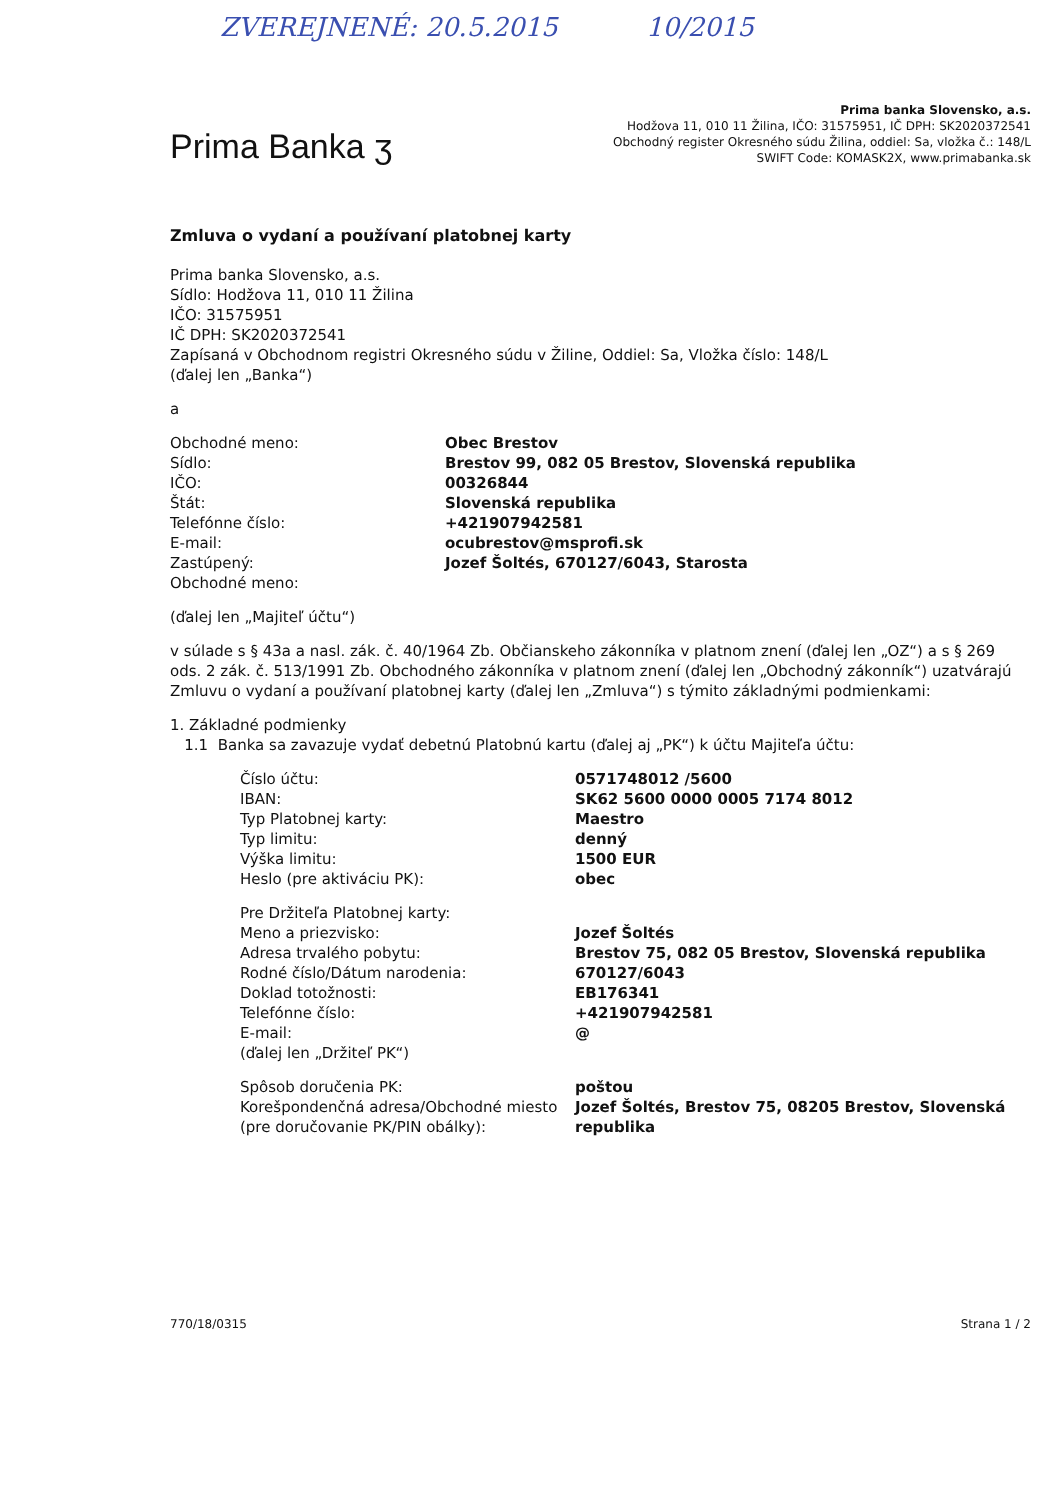ZVEREJNENÉ: 20.5.2015 10/2015
Prima Banka ʒ
Prima banka Slovensko, a.s.
Hodžova 11, 010 11 Žilina, IČO: 31575951, IČ DPH: SK2020372541
Obchodný register Okresného súdu Žilina, oddiel: Sa, vložka č.: 148/L
SWIFT Code: KOMASK2X, www.primabanka.sk
Zmluva o vydaní a používaní platobnej karty
Prima banka Slovensko, a.s.
Sídlo: Hodžova 11, 010 11 Žilina
IČO: 31575951
IČ DPH: SK2020372541
Zapísaná v Obchodnom registri Okresného súdu v Žiline, Oddiel: Sa, Vložka číslo: 148/L
(ďalej len „Banka“)
a
Obchodné meno:
Obec Brestov
Sídlo:
Brestov 99, 082 05 Brestov, Slovenská republika
IČO:
00326844
Štát:
Slovenská republika
Telefónne číslo:
+421907942581
E-mail:
ocubrestov@msprofi.sk
Zastúpený:
Jozef Šoltés, 670127/6043, Starosta
Obchodné meno:
(ďalej len „Majiteľ účtu“)
v súlade s § 43a a nasl. zák. č. 40/1964 Zb. Občianskeho zákonníka v platnom znení (ďalej len „OZ“) a s § 269 ods. 2 zák. č. 513/1991 Zb. Obchodného zákonníka v platnom znení (ďalej len „Obchodný zákonník“) uzatvárajú Zmluvu o vydaní a používaní platobnej karty (ďalej len „Zmluva“) s týmito základnými podmienkami:
1. Základné podmienky
1.1 Banka sa zavazuje vydať debetnú Platobnú kartu (ďalej aj „PK“) k účtu Majiteľa účtu:
Číslo účtu:
0571748012 /5600
IBAN:
SK62 5600 0000 0005 7174 8012
Typ Platobnej karty:
Maestro
Typ limitu:
denný
Výška limitu:
1500 EUR
Heslo (pre aktiváciu PK):
obec
Pre Držiteľa Platobnej karty:
Meno a priezvisko:
Jozef Šoltés
Adresa trvalého pobytu:
Brestov 75, 082 05 Brestov, Slovenská republika
Rodné číslo/Dátum narodenia:
670127/6043
Doklad totožnosti:
EB176341
Telefónne číslo:
+421907942581
E-mail:
@
(ďalej len „Držiteľ PK“)
Spôsob doručenia PK:
poštou
Korešpondenčná adresa/Obchodné miesto (pre doručovanie PK/PIN obálky):
Jozef Šoltés, Brestov 75, 08205 Brestov, Slovenská republika
770/18/0315 Strana 1 / 2